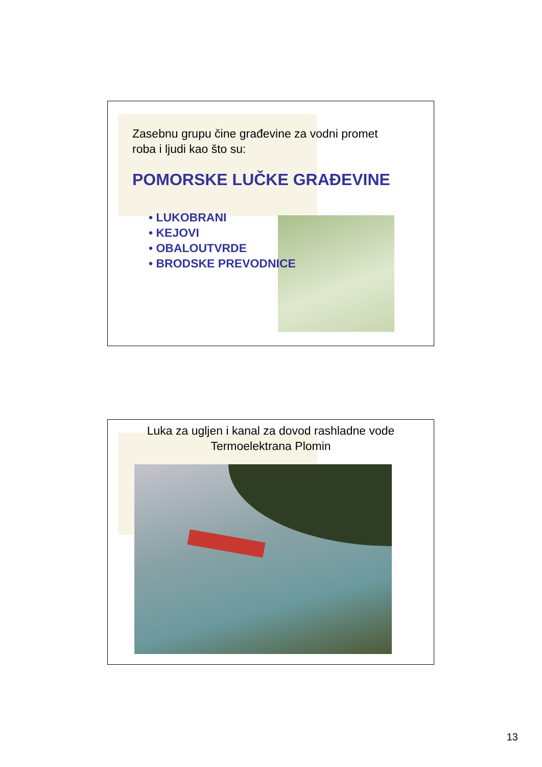Zasebnu grupu čine građevine za vodni promet
roba i ljudi kao što su:
POMORSKE LUČKE GRAĐEVINE
• LUKOBRANI
• KEJOVI
• OBALOUTVRDE
• BRODSKE PREVODNICE
Luka za ugljen i kanal za dovod rashladne vode
Termoelektrana Plomin
13